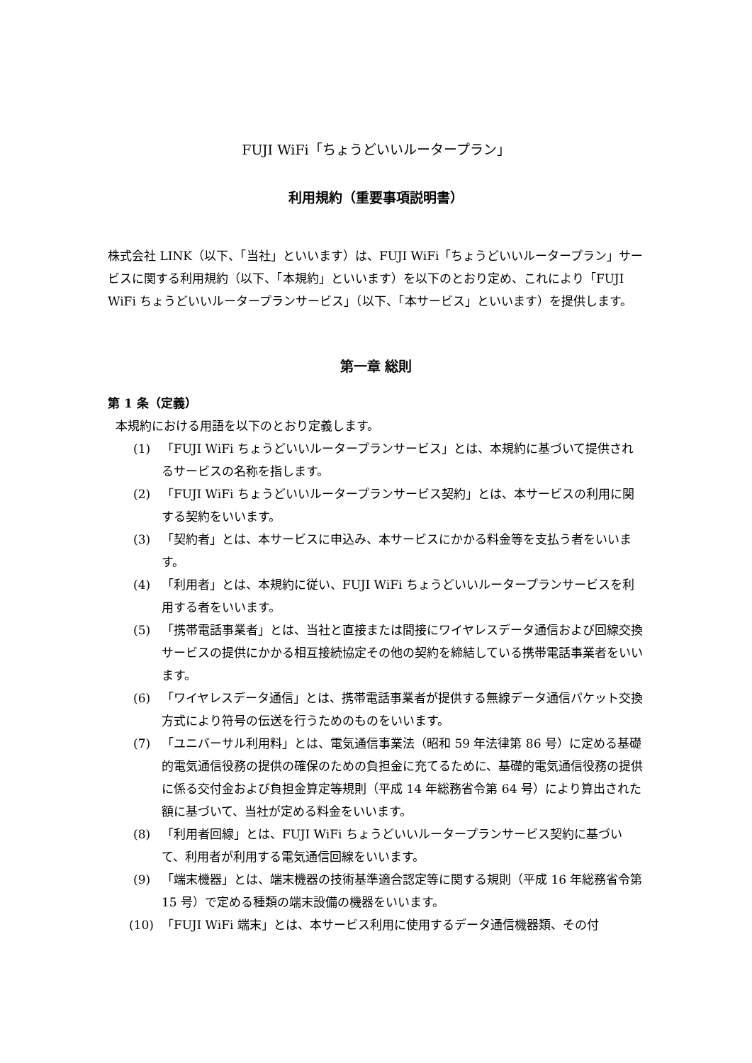FUJI WiFi「ちょうどいいルータープラン」
利用規約（重要事項説明書）
株式会社 LINK（以下、「当社」といいます）は、FUJI WiFi「ちょうどいいルータープラン」サービスに関する利用規約（以下、「本規約」といいます）を以下のとおり定め、これにより「FUJI WiFi ちょうどいいルータープランサービス」（以下、「本サービス」といいます）を提供します。
第一章 総則
第 1 条（定義）
本規約における用語を以下のとおり定義します。
(1) 「FUJI WiFi ちょうどいいルータープランサービス」とは、本規約に基づいて提供されるサービスの名称を指します。
(2) 「FUJI WiFi ちょうどいいルータープランサービス契約」とは、本サービスの利用に関する契約をいいます。
(3) 「契約者」とは、本サービスに申込み、本サービスにかかる料金等を支払う者をいいます。
(4) 「利用者」とは、本規約に従い、FUJI WiFi ちょうどいいルータープランサービスを利用する者をいいます。
(5) 「携帯電話事業者」とは、当社と直接または間接にワイヤレスデータ通信および回線交換サービスの提供にかかる相互接続協定その他の契約を締結している携帯電話事業者をいいます。
(6) 「ワイヤレスデータ通信」とは、携帯電話事業者が提供する無線データ通信パケット交換方式により符号の伝送を行うためのものをいいます。
(7) 「ユニバーサル利用料」とは、電気通信事業法（昭和 59 年法律第 86 号）に定める基礎的電気通信役務の提供の確保のための負担金に充てるために、基礎的電気通信役務の提供に係る交付金および負担金算定等規則（平成 14 年総務省令第 64 号）により算出された額に基づいて、当社が定める料金をいいます。
(8) 「利用者回線」とは、FUJI WiFi ちょうどいいルータープランサービス契約に基づいて、利用者が利用する電気通信回線をいいます。
(9) 「端末機器」とは、端末機器の技術基準適合認定等に関する規則（平成 16 年総務省令第 15 号）で定める種類の端末設備の機器をいいます。
(10) 「FUJI WiFi 端末」とは、本サービス利用に使用するデータ通信機器類、その付